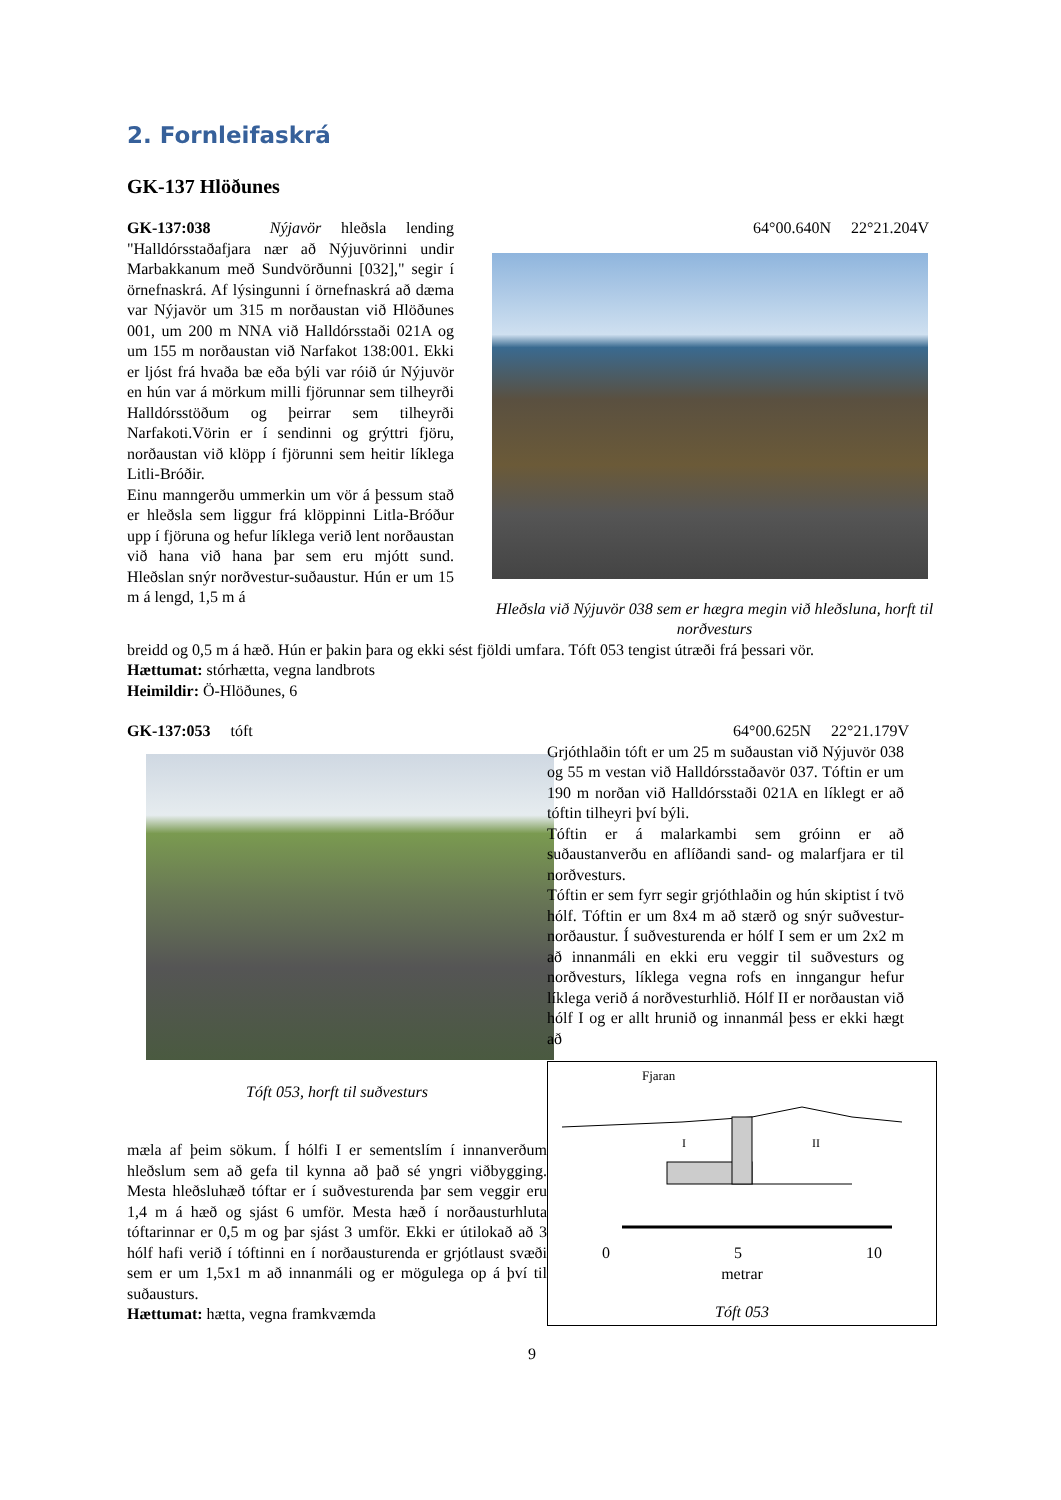2. Fornleifaskrá
GK-137 Hlöðunes
GK-137:038 Nýjavör hleðsla lending "Halldórsstaðafjara nær að Nýjuvörinni undir Marbakkanum með Sundvörðunni [032]," segir í örnefnaskrá. Af lýsingunni í örnefnaskrá að dæma var Nýjavör um 315 m norðaustan við Hlöðunes 001, um 200 m NNA við Halldórsstaði 021A og um 155 m norðaustan við Narfakot 138:001. Ekki er ljóst frá hvaða bæ eða býli var róið úr Nýjuvör en hún var á mörkum milli fjörunnar sem tilheyrði Halldórsstöðum og þeirrar sem tilheyrði Narfakoti.Vörin er í sendinni og grýttri fjöru, norðaustan við klöpp í fjörunni sem heitir líklega Litli-Bróðir.
Einu manngerðu ummerkin um vör á þessum stað er hleðsla sem liggur frá klöppinni Litla-Bróður upp í fjöruna og hefur líklega verið lent norðaustan við hana við hana þar sem eru mjótt sund. Hleðslan snýr norðvestur-suðaustur. Hún er um 15 m á lengd, 1,5 m á
64°00.640N 22°21.204V
Hleðsla við Nýjuvör 038 sem er hægra megin við hleðsluna, horft til norðvesturs
breidd og 0,5 m á hæð. Hún er þakin þara og ekki sést fjöldi umfara. Tóft 053 tengist útræði frá þessari vör.
Hættumat: stórhætta, vegna landbrots
Heimildir: Ö-Hlöðunes, 6
GK-137:053 tóft
Tóft 053, horft til suðvesturs
mæla af þeim sökum. Í hólfi I er sementslím í innanverðum hleðslum sem að gefa til kynna að það sé yngri viðbygging. Mesta hleðsluhæð tóftar er í suðvesturenda þar sem veggir eru 1,4 m á hæð og sjást 6 umför. Mesta hæð í norðausturhluta tóftarinnar er 0,5 m og þar sjást 3 umför. Ekki er útilokað að 3 hólf hafi verið í tóftinni en í norðausturenda er grjótlaust svæði sem er um 1,5x1 m að innanmáli og er mögulega op á því til suðausturs.
Hættumat: hætta, vegna framkvæmda
64°00.625N 22°21.179V
Grjóthlaðin tóft er um 25 m suðaustan við Nýjuvör 038 og 55 m vestan við Halldórsstaðavör 037. Tóftin er um 190 m norðan við Halldórsstaði 021A en líklegt er að tóftin tilheyri því býli.
Tóftin er á malarkambi sem gróinn er að suðaustanverðu en aflíðandi sand- og malarfjara er til norðvesturs.
Tóftin er sem fyrr segir grjóthlaðin og hún skiptist í tvö hólf. Tóftin er um 8x4 m að stærð og snýr suðvestur-norðaustur. Í suðvesturenda er hólf I sem er um 2x2 m að innanmáli en ekki eru veggir til suðvesturs og norðvesturs, líklega vegna rofs en inngangur hefur líklega verið á norðvesturhlið. Hólf II er norðaustan við hólf I og er allt hrunið og innanmál þess er ekki hægt að
Fjaran
I
II
0 5 10
metrar
Tóft 053
9